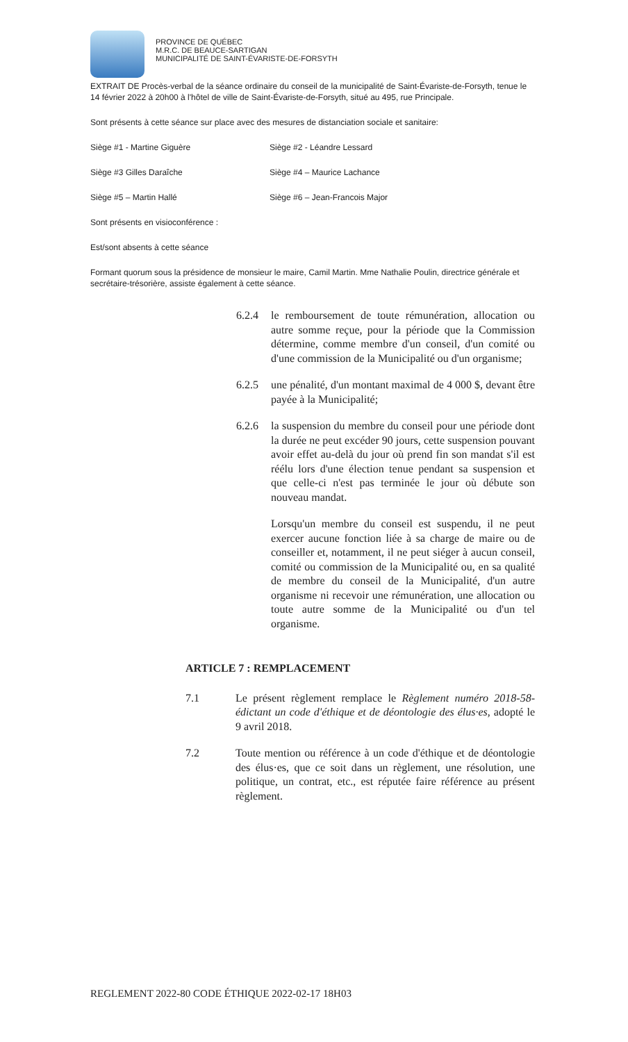PROVINCE DE QUÉBEC
M.R.C. DE BEAUCE-SARTIGAN
MUNICIPALITÉ DE SAINT-ÉVARISTE-DE-FORSYTH
EXTRAIT DE Procès-verbal de la séance ordinaire du conseil de la municipalité de Saint-Évariste-de-Forsyth, tenue le 14 février 2022 à 20h00 à l'hôtel de ville de Saint-Évariste-de-Forsyth, situé au 495, rue Principale.
Sont présents à cette séance sur place avec des mesures de distanciation sociale et sanitaire:
Siège #1 - Martine Giguère
Siège #2 - Léandre Lessard
Siège #3 Gilles Daraîche
Siège #4 – Maurice Lachance
Siège #5 – Martin Hallé
Siège #6 – Jean-Francois Major
Sont présents en visioconférence :
Est/sont absents à cette séance
Formant quorum sous la présidence de monsieur le maire, Camil Martin. Mme Nathalie Poulin, directrice générale et secrétaire-trésorière, assiste également à cette séance.
6.2.4 le remboursement de toute rémunération, allocation ou autre somme reçue, pour la période que la Commission détermine, comme membre d'un conseil, d'un comité ou d'une commission de la Municipalité ou d'un organisme;
6.2.5 une pénalité, d'un montant maximal de 4 000 $, devant être payée à la Municipalité;
6.2.6 la suspension du membre du conseil pour une période dont la durée ne peut excéder 90 jours, cette suspension pouvant avoir effet au-delà du jour où prend fin son mandat s'il est réélu lors d'une élection tenue pendant sa suspension et que celle-ci n'est pas terminée le jour où débute son nouveau mandat.
Lorsqu'un membre du conseil est suspendu, il ne peut exercer aucune fonction liée à sa charge de maire ou de conseiller et, notamment, il ne peut siéger à aucun conseil, comité ou commission de la Municipalité ou, en sa qualité de membre du conseil de la Municipalité, d'un autre organisme ni recevoir une rémunération, une allocation ou toute autre somme de la Municipalité ou d'un tel organisme.
ARTICLE 7 : REMPLACEMENT
7.1 Le présent règlement remplace le Règlement numéro 2018-58- édictant un code d'éthique et de déontologie des élus·es, adopté le 9 avril 2018.
7.2 Toute mention ou référence à un code d'éthique et de déontologie des élus·es, que ce soit dans un règlement, une résolution, une politique, un contrat, etc., est réputée faire référence au présent règlement.
REGLEMENT 2022-80 CODE ÉTHIQUE 2022-02-17 18H03